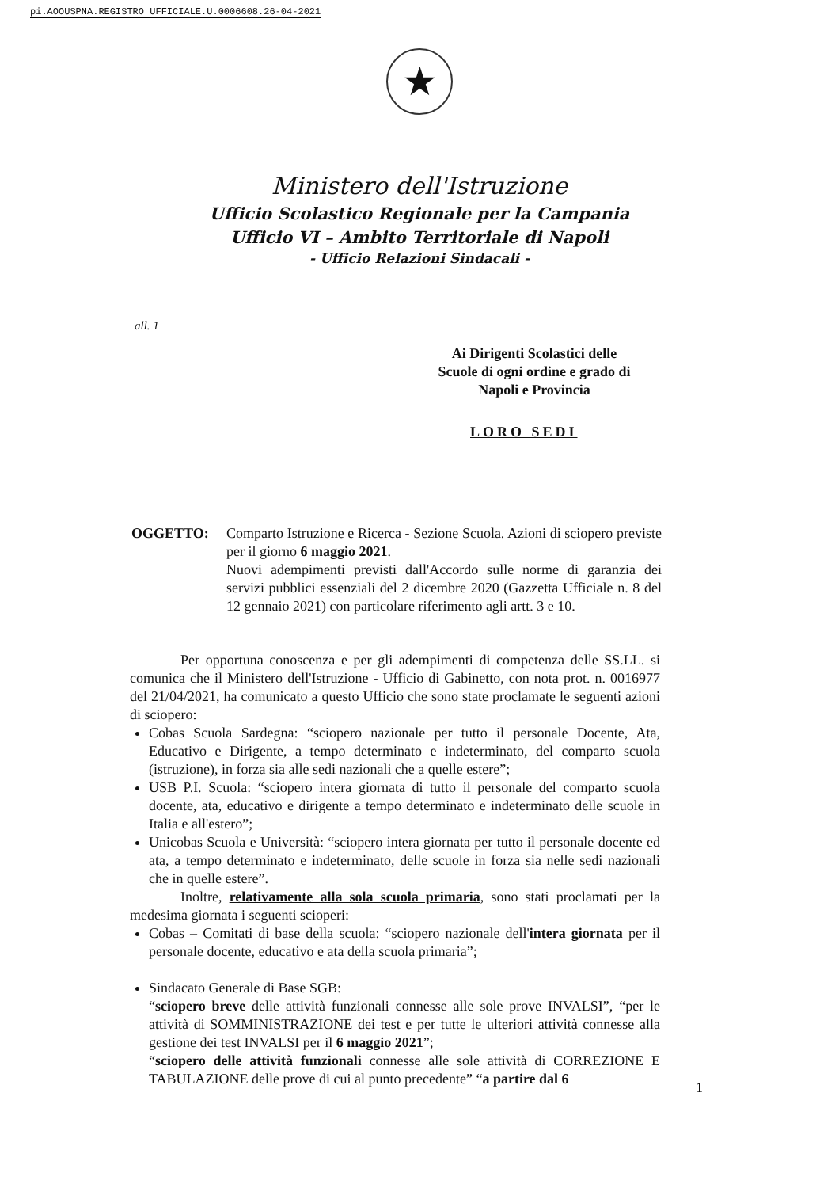pi.AOOUSPNA.REGISTRO UFFICIALE.U.0006608.26-04-2021
★
Ministero dell'Istruzione
Ufficio Scolastico Regionale per la Campania
Ufficio VI – Ambito Territoriale di Napoli
- Ufficio Relazioni Sindacali -
all. 1
Ai Dirigenti Scolastici delle
Scuole di ogni ordine e grado di
Napoli e Provincia
LORO SEDI
OGGETTO: Comparto Istruzione e Ricerca - Sezione Scuola. Azioni di sciopero previste per il giorno 6 maggio 2021.
Nuovi adempimenti previsti dall'Accordo sulle norme di garanzia dei servizi pubblici essenziali del 2 dicembre 2020 (Gazzetta Ufficiale n. 8 del 12 gennaio 2021) con particolare riferimento agli artt. 3 e 10.
Per opportuna conoscenza e per gli adempimenti di competenza delle SS.LL. si comunica che il Ministero dell'Istruzione - Ufficio di Gabinetto, con nota prot. n. 0016977 del 21/04/2021, ha comunicato a questo Ufficio che sono state proclamate le seguenti azioni di sciopero:
Cobas Scuola Sardegna: “sciopero nazionale per tutto il personale Docente, Ata, Educativo e Dirigente, a tempo determinato e indeterminato, del comparto scuola (istruzione), in forza sia alle sedi nazionali che a quelle estere”;
USB P.I. Scuola: “sciopero intera giornata di tutto il personale del comparto scuola docente, ata, educativo e dirigente a tempo determinato e indeterminato delle scuole in Italia e all'estero”;
Unicobas Scuola e Università: “sciopero intera giornata per tutto il personale docente ed ata, a tempo determinato e indeterminato, delle scuole in forza sia nelle sedi nazionali che in quelle estere”.
Inoltre, relativamente alla sola scuola primaria, sono stati proclamati per la medesima giornata i seguenti scioperi:
Cobas – Comitati di base della scuola: “sciopero nazionale dell'intera giornata per il personale docente, educativo e ata della scuola primaria”;
Sindacato Generale di Base SGB:
“sciopero breve delle attività funzionali connesse alle sole prove INVALSI”, “per le attività di SOMMINISTRAZIONE dei test e per tutte le ulteriori attività connesse alla gestione dei test INVALSI per il 6 maggio 2021”;
“sciopero delle attività funzionali connesse alle sole attività di CORREZIONE E TABULAZIONE delle prove di cui al punto precedente” “a partire dal 6
1